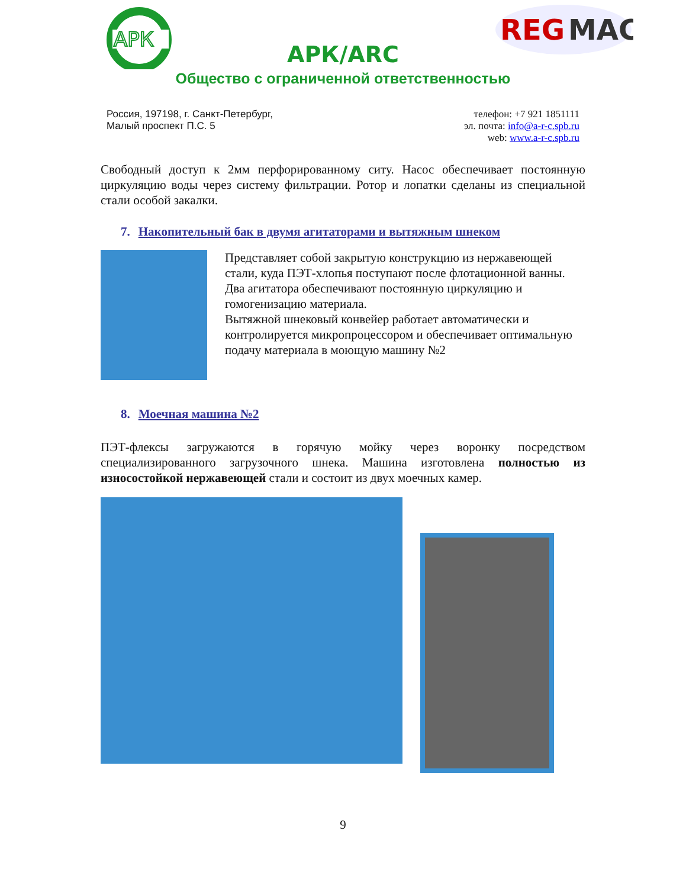АРК
REG
MAC
АРК/ARC
Общество с ограниченной ответственностью
Россия, 197198, г. Санкт-Петербург,
Малый проспект П.С. 5
телефон: +7 921 1851111
эл. почта: info@a-r-c.spb.ru
web: www.a-r-c.spb.ru
Свободный доступ к 2мм перфорированному ситу. Насос обеспечивает постоянную циркуляцию воды через систему фильтрации. Ротор и лопатки сделаны из специальной стали особой закалки.
7. Накопительный бак в двумя агитаторами и вытяжным шнеком
Представляет собой закрытую конструкцию из нержавеющей стали, куда ПЭТ-хлопья поступают после флотационной ванны. Два агитатора обеспечивают постоянную циркуляцию и гомогенизацию материала.
Вытяжной шнековый конвейер работает автоматически и контролируется микропроцессором и обеспечивает оптимальную подачу материала в моющую машину №2
8. Моечная машина №2
ПЭТ-флексы загружаются в горячую мойку через воронку посредством специализированного загрузочного шнека. Машина изготовлена полностью из износостойкой нержавеющей стали и состоит из двух моечных камер.
9